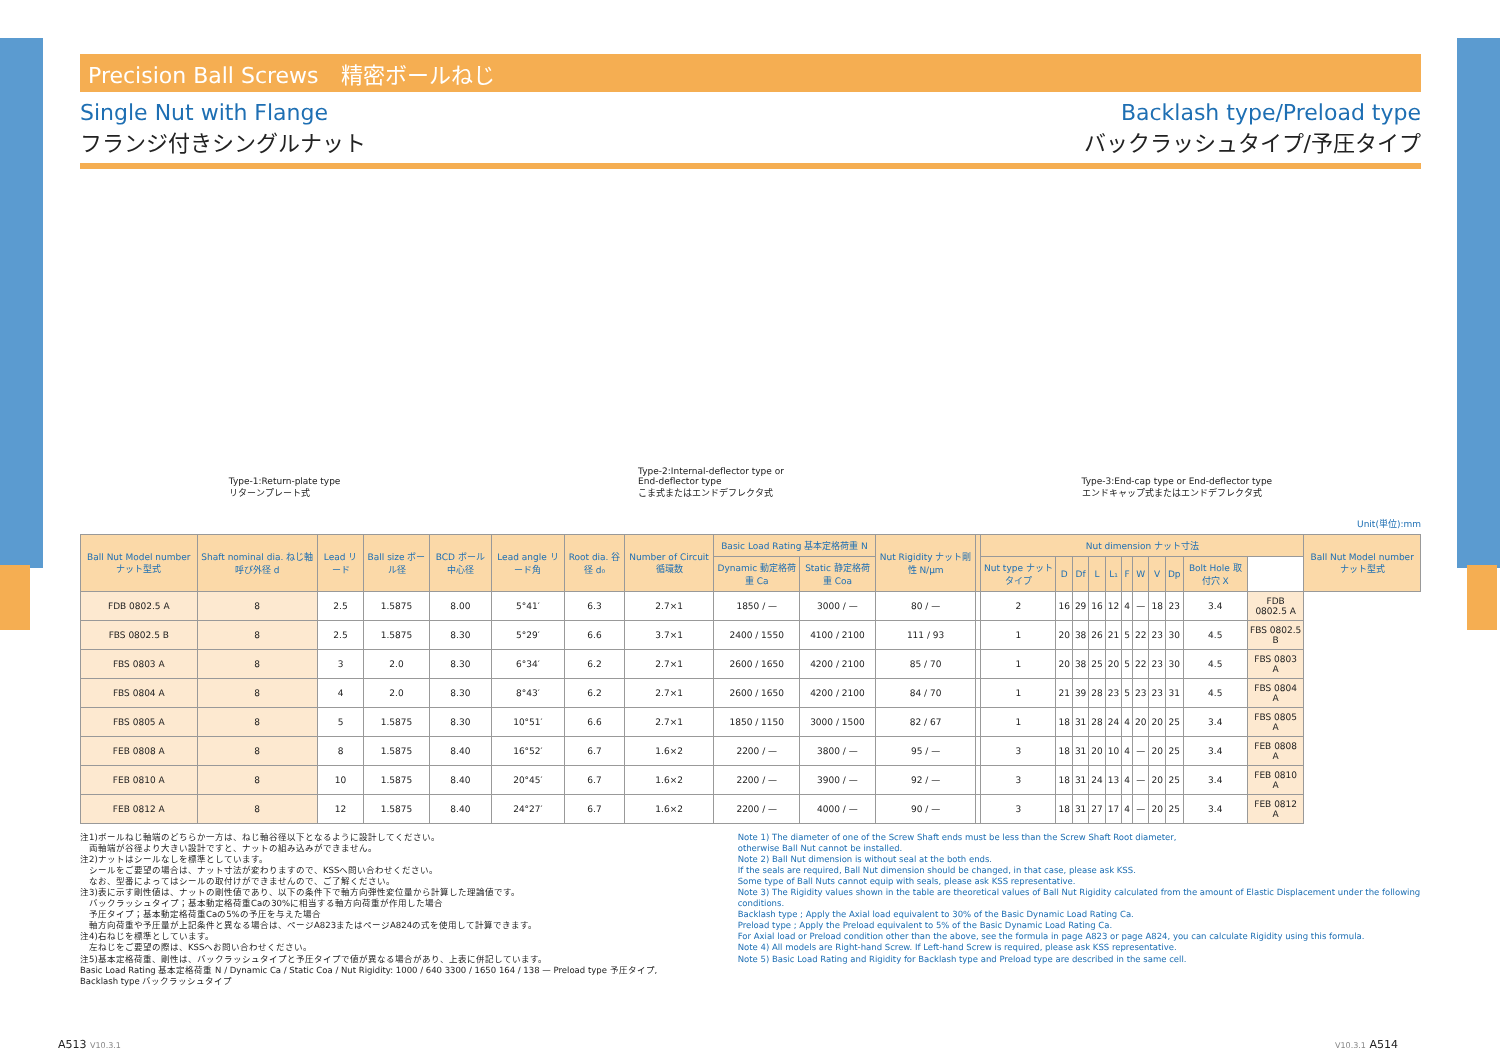Precision Ball Screws　精密ボールねじ
Single Nut with Flange
フランジ付きシングルナット
Backlash type/Preload type
バックラッシュタイプ/予圧タイプ
Type-1:Return-plate type
リターンプレート式
Type-2:Internal-deflector type or
End-deflector type
こま式またはエンドデフレクタ式
Type-3:End-cap type or End-deflector type
エンドキャップ式またはエンドデフレクタ式
Unit(単位):mm
| Ball Nut Model number ナット型式 | Shaft nominal dia. ねじ軸呼び外径 d | Lead リード | Ball size ボール径 | BCD ボール中心径 | Lead angle リード角 | Root dia. 谷径 d₀ | Number of Circuit 循環数 | Basic Load Rating 基本定格荷重 N | | Nut Rigidity ナット剛性 N/μm | | Nut dimension ナット寸法 | | | | | | | | | | | Ball Nut Model number ナット型式 |
| --- | --- | --- | --- | --- | --- | --- | --- | --- | --- | --- | --- | --- | --- | --- | --- | --- | --- | --- | --- | --- | --- | --- | --- |
| | | | | | | | | Dynamic 動定格荷重 Ca | Static 静定格荷重 Coa | | | Nut type ナットタイプ | D | Df | L | L₁ | F | W | V | Dp | Bolt Hole 取付穴 X | | |
| FDB 0802.5 A | 8 | 2.5 | 1.5875 | 8.00 | 5°41′ | 6.3 | 2.7×1 | 1850 / — | 3000 / — | 80 / — | | 2 | 16 | 29 | 16 | 12 | 4 | — | 18 | 23 | 3.4 | FDB 0802.5 A | |
| FBS 0802.5 B | 8 | 2.5 | 1.5875 | 8.30 | 5°29′ | 6.6 | 3.7×1 | 2400 / 1550 | 4100 / 2100 | 111 / 93 | | 1 | 20 | 38 | 26 | 21 | 5 | 22 | 23 | 30 | 4.5 | FBS 0802.5 B | |
| FBS 0803 A | 8 | 3 | 2.0 | 8.30 | 6°34′ | 6.2 | 2.7×1 | 2600 / 1650 | 4200 / 2100 | 85 / 70 | | 1 | 20 | 38 | 25 | 20 | 5 | 22 | 23 | 30 | 4.5 | FBS 0803 A | |
| FBS 0804 A | 8 | 4 | 2.0 | 8.30 | 8°43′ | 6.2 | 2.7×1 | 2600 / 1650 | 4200 / 2100 | 84 / 70 | | 1 | 21 | 39 | 28 | 23 | 5 | 23 | 23 | 31 | 4.5 | FBS 0804 A | |
| FBS 0805 A | 8 | 5 | 1.5875 | 8.30 | 10°51′ | 6.6 | 2.7×1 | 1850 / 1150 | 3000 / 1500 | 82 / 67 | | 1 | 18 | 31 | 28 | 24 | 4 | 20 | 20 | 25 | 3.4 | FBS 0805 A | |
| FEB 0808 A | 8 | 8 | 1.5875 | 8.40 | 16°52′ | 6.7 | 1.6×2 | 2200 / — | 3800 / — | 95 / — | | 3 | 18 | 31 | 20 | 10 | 4 | — | 20 | 25 | 3.4 | FEB 0808 A | |
| FEB 0810 A | 8 | 10 | 1.5875 | 8.40 | 20°45′ | 6.7 | 1.6×2 | 2200 / — | 3900 / — | 92 / — | | 3 | 18 | 31 | 24 | 13 | 4 | — | 20 | 25 | 3.4 | FEB 0810 A | |
| FEB 0812 A | 8 | 12 | 1.5875 | 8.40 | 24°27′ | 6.7 | 1.6×2 | 2200 / — | 4000 / — | 90 / — | | 3 | 18 | 31 | 27 | 17 | 4 | — | 20 | 25 | 3.4 | FEB 0812 A | |
注1)ボールねじ軸端のどちらか一方は、ねじ軸谷径以下となるように設計してください。
　両軸端が谷径より大きい設計ですと、ナットの組み込みができません。
注2)ナットはシールなしを標準としています。
　シールをご要望の場合は、ナット寸法が変わりますので、KSSへ問い合わせください。
　なお、型番によってはシールの取付けができませんので、ご了解ください。
注3)表に示す剛性値は、ナットの剛性値であり、以下の条件下で軸方向弾性変位量から計算した理論値です。
　バックラッシュタイプ；基本動定格荷重Caの30%に相当する軸方向荷重が作用した場合
　予圧タイプ；基本動定格荷重Caの5%の予圧を与えた場合
　軸方向荷重や予圧量が上記条件と異なる場合は、ページA823またはページA824の式を使用して計算できます。
注4)右ねじを標準としています。
　左ねじをご要望の際は、KSSへお問い合わせください。
注5)基本定格荷重、剛性は、バックラッシュタイプと予圧タイプで値が異なる場合があり、上表に併記しています。
Basic Load Rating 基本定格荷重 N / Dynamic Ca / Static Coa / Nut Rigidity: 1000 / 640 3300 / 1650 164 / 138 — Preload type 予圧タイプ, Backlash type バックラッシュタイプ
Note 1) The diameter of one of the Screw Shaft ends must be less than the Screw Shaft Root diameter,
otherwise Ball Nut cannot be installed.
Note 2) Ball Nut dimension is without seal at the both ends.
If the seals are required, Ball Nut dimension should be changed, in that case, please ask KSS.
Some type of Ball Nuts cannot equip with seals, please ask KSS representative.
Note 3) The Rigidity values shown in the table are theoretical values of Ball Nut Rigidity calculated from the amount of Elastic Displacement under the following conditions.
Backlash type ; Apply the Axial load equivalent to 30% of the Basic Dynamic Load Rating Ca.
Preload type ; Apply the Preload equivalent to 5% of the Basic Dynamic Load Rating Ca.
For Axial load or Preload condition other than the above, see the formula in page A823 or page A824, you can calculate Rigidity using this formula.
Note 4) All models are Right-hand Screw. If Left-hand Screw is required, please ask KSS representative.
Note 5) Basic Load Rating and Rigidity for Backlash type and Preload type are described in the same cell.
A513 V10.3.1 V10.3.1 A514